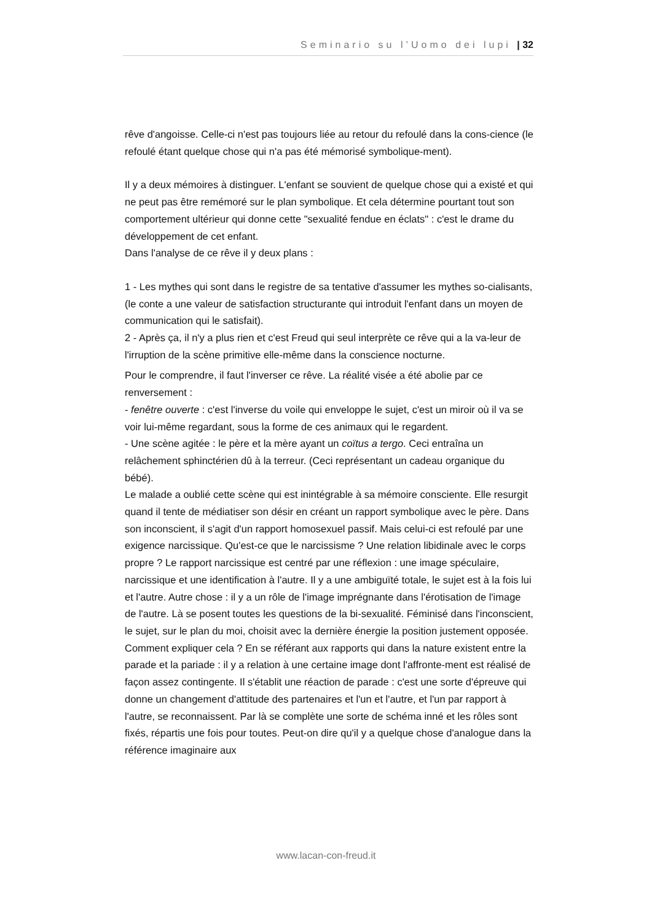Seminario su l’Uomo dei lupi | 32
rêve d'angoisse. Celle-ci n'est pas toujours liée au retour du refoulé dans la cons-cience (le refoulé étant quelque chose qui n'a pas été mémorisé symbolique-ment).
Il y a deux mémoires à distinguer. L'enfant se souvient de quelque chose qui a existé et qui ne peut pas être remémoré sur le plan symbolique. Et cela détermine pourtant tout son comportement ultérieur qui donne cette "sexualité fendue en éclats" : c'est le drame du développement de cet enfant.
Dans l'analyse de ce rêve il y deux plans :
1 - Les mythes qui sont dans le registre de sa tentative d'assumer les mythes so-cialisants, (le conte a une valeur de satisfaction structurante qui introduit l'enfant dans un moyen de communication qui le satisfait).
2 - Après ça, il n'y a plus rien et c'est Freud qui seul interprète ce rêve qui a la va-leur de l'irruption de la scène primitive elle-même dans la conscience nocturne.
Pour le comprendre, il faut l'inverser ce rêve. La réalité visée a été abolie par ce renversement :
- fenêtre ouverte : c'est l'inverse du voile qui enveloppe le sujet, c'est un miroir où il va se voir lui-même regardant, sous la forme de ces animaux qui le regardent.
- Une scène agitée : le père et la mère ayant un coïtus a tergo. Ceci entraîna un relâchement sphinctérien dû à la terreur. (Ceci représentant un cadeau organique du bébé).
Le malade a oublié cette scène qui est inintégrable à sa mémoire consciente. Elle resurgit quand il tente de médiatiser son désir en créant un rapport symbolique avec le père. Dans son inconscient, il s'agit d'un rapport homosexuel passif. Mais celui-ci est refoulé par une exigence narcissique. Qu'est-ce que le narcissisme ? Une relation libidinale avec le corps propre ? Le rapport narcissique est centré par une réflexion : une image spéculaire, narcissique et une identification à l'autre. Il y a une ambiguïté totale, le sujet est à la fois lui et l'autre. Autre chose : il y a un rôle de l'image imprégnante dans l'érotisation de l'image de l'autre. Là se posent toutes les questions de la bi-sexualité. Féminisé dans l'inconscient, le sujet, sur le plan du moi, choisit avec la dernière énergie la position justement opposée. Comment expliquer cela ? En se référant aux rapports qui dans la nature existent entre la parade et la pariade : il y a relation à une certaine image dont l'affronte-ment est réalisé de façon assez contingente. Il s'établit une réaction de parade : c'est une sorte d'épreuve qui donne un changement d'attitude des partenaires et l'un et l'autre, et l'un par rapport à l'autre, se reconnaissent. Par là se complète une sorte de schéma inné et les rôles sont fixés, répartis une fois pour toutes. Peut-on dire qu'il y a quelque chose d'analogue dans la référence imaginaire aux
www.lacan-con-freud.it